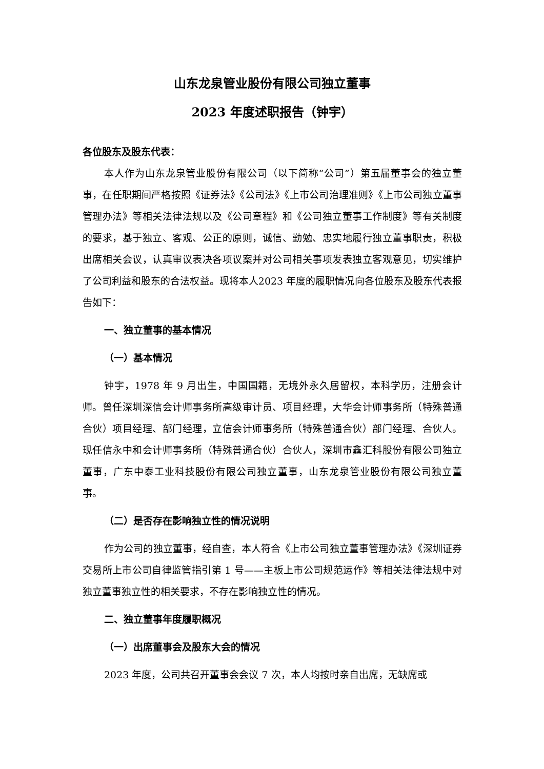山东龙泉管业股份有限公司独立董事
2023 年度述职报告（钟宇）
各位股东及股东代表：
本人作为山东龙泉管业股份有限公司（以下简称“公司”）第五届董事会的独立董事，在任职期间严格按照《证券法》《公司法》《上市公司治理准则》《上市公司独立董事管理办法》等相关法律法规以及《公司章程》和《公司独立董事工作制度》等有关制度的要求，基于独立、客观、公正的原则，诚信、勤勉、忠实地履行独立董事职责，积极出席相关会议，认真审议表决各项议案并对公司相关事项发表独立客观意见，切实维护了公司利益和股东的合法权益。现将本人2023 年度的履职情况向各位股东及股东代表报告如下：
一、独立董事的基本情况
（一）基本情况
钟宇，1978 年 9 月出生，中国国籍，无境外永久居留权，本科学历，注册会计师。曾任深圳深信会计师事务所高级审计员、项目经理，大华会计师事务所（特殊普通合伙）项目经理、部门经理，立信会计师事务所（特殊普通合伙）部门经理、合伙人。现任信永中和会计师事务所（特殊普通合伙）合伙人，深圳市鑫汇科股份有限公司独立董事，广东中泰工业科技股份有限公司独立董事，山东龙泉管业股份有限公司独立董事。
（二）是否存在影响独立性的情况说明
作为公司的独立董事，经自查，本人符合《上市公司独立董事管理办法》《深圳证券交易所上市公司自律监管指引第 1 号——主板上市公司规范运作》等相关法律法规中对独立董事独立性的相关要求，不存在影响独立性的情况。
二、独立董事年度履职概况
（一）出席董事会及股东大会的情况
2023 年度，公司共召开董事会会议 7 次，本人均按时亲自出席，无缺席或